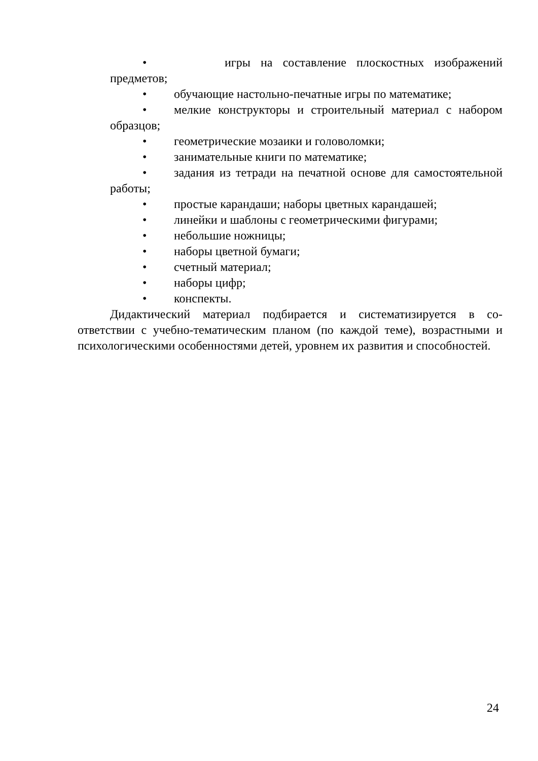• игры на составление плоскостных изображений предметов;
• обучающие настольно-печатные игры по математике;
• мелкие конструкторы и строительный материал с набором образцов;
• геометрические мозаики и головоломки;
• занимательные книги по математике;
• задания из тетради на печатной основе для самостоятельной работы;
• простые карандаши; наборы цветных карандашей;
• линейки и шаблоны с геометрическими фигурами;
• небольшие ножницы;
• наборы цветной бумаги;
• счетный материал;
• наборы цифр;
• конспекты.
Дидактический материал подбирается и систематизируется в со-ответствии с учебно-тематическим планом (по каждой теме), возрастными и психологическими особенностями детей, уровнем их развития и способностей.
24